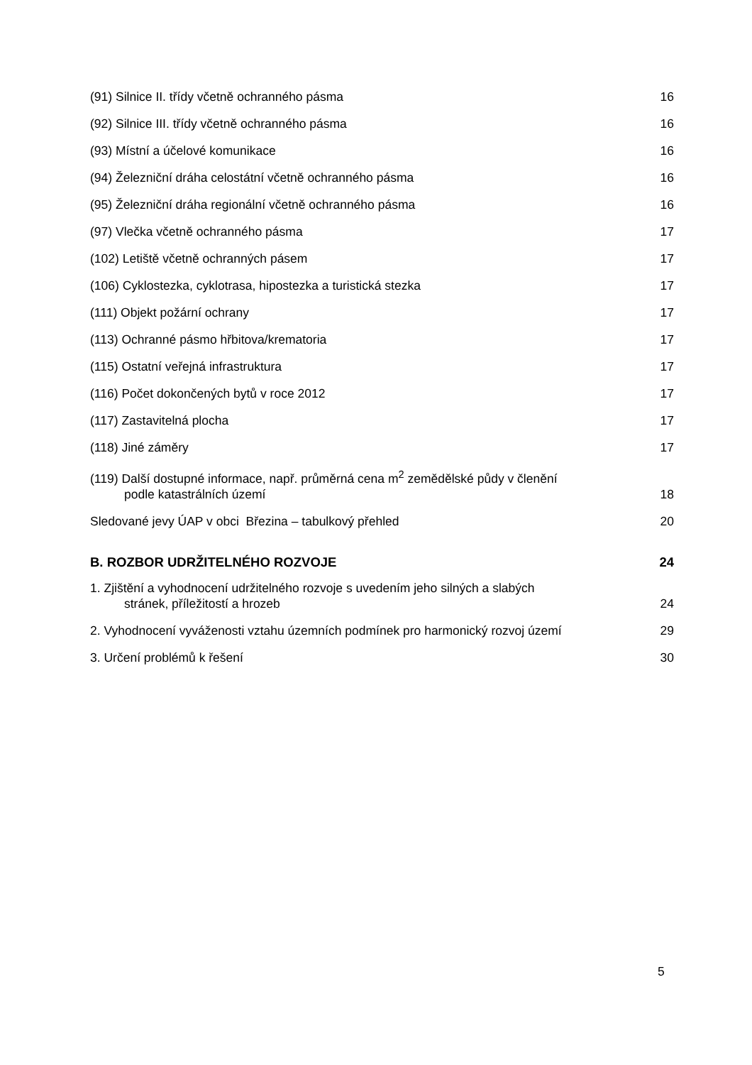(91) Silnice II. třídy včetně ochranného pásma 16
(92) Silnice III. třídy včetně ochranného pásma 16
(93) Místní a účelové komunikace 16
(94) Železniční dráha celostátní včetně ochranného pásma 16
(95) Železniční dráha regionální včetně ochranného pásma 16
(97) Vlečka včetně ochranného pásma 17
(102) Letiště včetně ochranných pásem 17
(106) Cyklostezka, cyklotrasa, hipostezka a turistická stezka 17
(111) Objekt požární ochrany 17
(113) Ochranné pásmo hřbitova/krematoria 17
(115) Ostatní veřejná infrastruktura 17
(116) Počet dokončených bytů v roce 2012 17
(117) Zastavitelná plocha 17
(118) Jiné záměry 17
(119) Další dostupné informace, např. průměrná cena m<sup>2</sup> zemědělské půdy v členění
podle katastrálních území 18
Sledované jevy ÚAP v obci Březina – tabulkový přehled 20
B. ROZBOR UDRŽITELNÉHO ROZVOJE 24
1. Zjištění a vyhodnocení udržitelného rozvoje s uvedením jeho silných a slabých
stránek, příležitostí a hrozeb 24
2. Vyhodnocení vyváženosti vztahu územních podmínek pro harmonický rozvoj území 29
3. Určení problémů k řešení 30
5